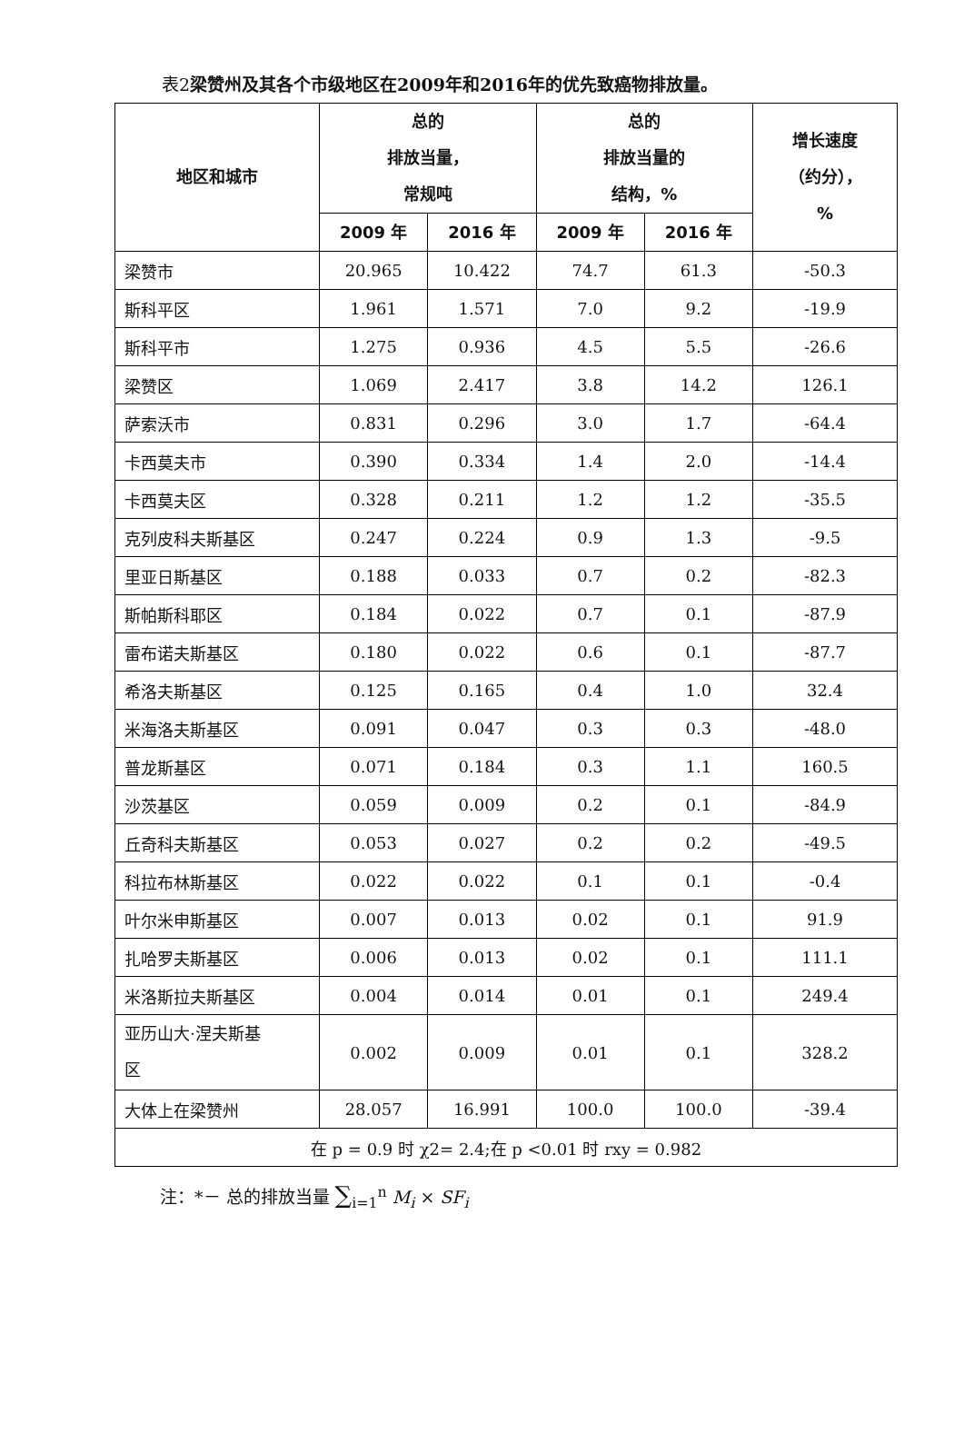表2梁赞州及其各个市级地区在2009年和2016年的优先致癌物排放量。
| 地区和城市 | 总的 排放当量， 常规吨 | | 总的 排放当量的 结构，% | | 增长速度 （约分）， % |
| --- | --- | --- | --- | --- | --- |
| | 2009 年 | 2016 年 | 2009 年 | 2016 年 | |
| 梁赞市 | 20.965 | 10.422 | 74.7 | 61.3 | -50.3 |
| 斯科平区 | 1.961 | 1.571 | 7.0 | 9.2 | -19.9 |
| 斯科平市 | 1.275 | 0.936 | 4.5 | 5.5 | -26.6 |
| 梁赞区 | 1.069 | 2.417 | 3.8 | 14.2 | 126.1 |
| 萨索沃市 | 0.831 | 0.296 | 3.0 | 1.7 | -64.4 |
| 卡西莫夫市 | 0.390 | 0.334 | 1.4 | 2.0 | -14.4 |
| 卡西莫夫区 | 0.328 | 0.211 | 1.2 | 1.2 | -35.5 |
| 克列皮科夫斯基区 | 0.247 | 0.224 | 0.9 | 1.3 | -9.5 |
| 里亚日斯基区 | 0.188 | 0.033 | 0.7 | 0.2 | -82.3 |
| 斯帕斯科耶区 | 0.184 | 0.022 | 0.7 | 0.1 | -87.9 |
| 雷布诺夫斯基区 | 0.180 | 0.022 | 0.6 | 0.1 | -87.7 |
| 希洛夫斯基区 | 0.125 | 0.165 | 0.4 | 1.0 | 32.4 |
| 米海洛夫斯基区 | 0.091 | 0.047 | 0.3 | 0.3 | -48.0 |
| 普龙斯基区 | 0.071 | 0.184 | 0.3 | 1.1 | 160.5 |
| 沙茨基区 | 0.059 | 0.009 | 0.2 | 0.1 | -84.9 |
| 丘奇科夫斯基区 | 0.053 | 0.027 | 0.2 | 0.2 | -49.5 |
| 科拉布林斯基区 | 0.022 | 0.022 | 0.1 | 0.1 | -0.4 |
| 叶尔米申斯基区 | 0.007 | 0.013 | 0.02 | 0.1 | 91.9 |
| 扎哈罗夫斯基区 | 0.006 | 0.013 | 0.02 | 0.1 | 111.1 |
| 米洛斯拉夫斯基区 | 0.004 | 0.014 | 0.01 | 0.1 | 249.4 |
| 亚历山大·涅夫斯基 区 | 0.002 | 0.009 | 0.01 | 0.1 | 328.2 |
| 大体上在梁赞州 | 28.057 | 16.991 | 100.0 | 100.0 | -39.4 |
| 在 p = 0.9 时 χ2= 2.4;在 p <0.01 时 rxy = 0.982 | | | | | |
注：*－ 总的排放当量 ∑<sub>i=1</sub><sup>n</sup> M<sub>i</sub> × SF<sub>i</sub>